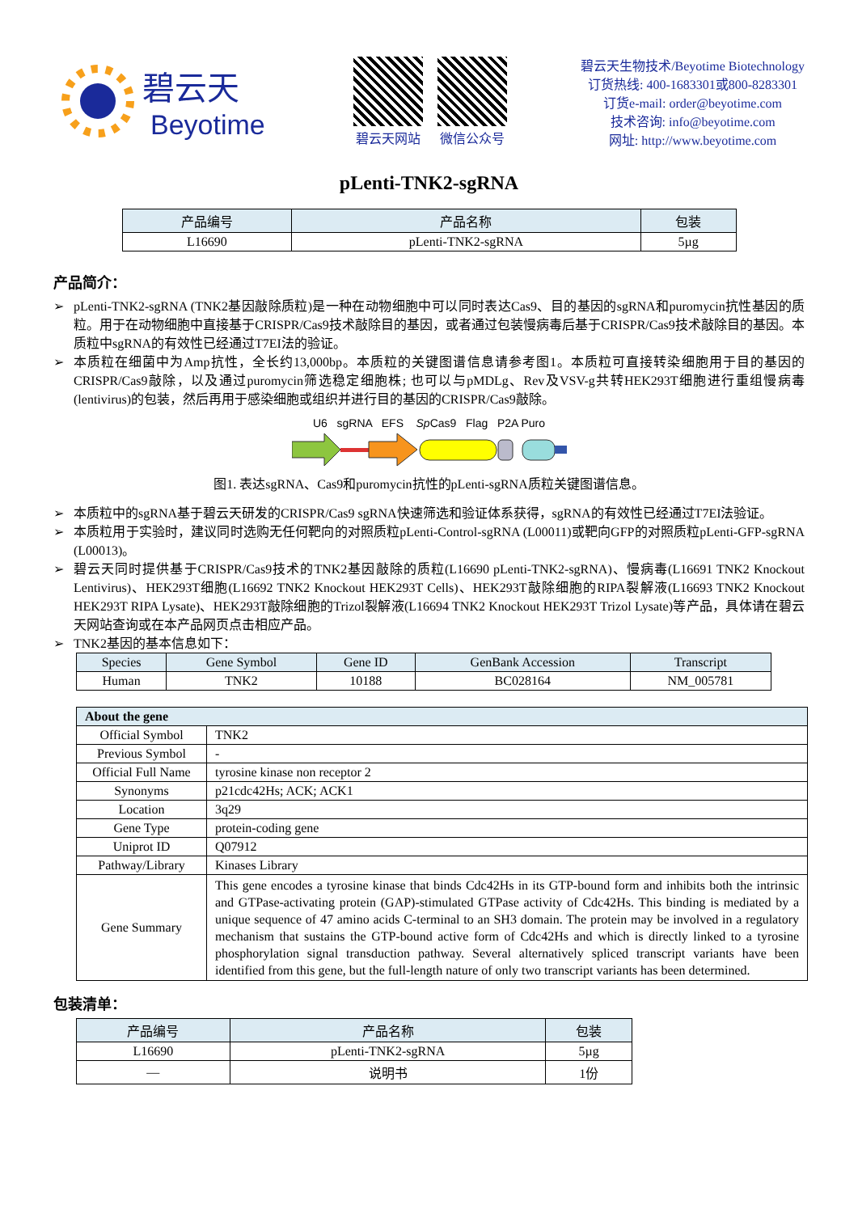碧云天
Beyotime
碧云天网站 微信公众号
碧云天生物技术/Beyotime Biotechnology
订货热线: 400-1683301或800-8283301
订货e-mail: order@beyotime.com
技术咨询: info@beyotime.com
网址: http://www.beyotime.com
pLenti-TNK2-sgRNA
| 产品编号 | 产品名称 | 包装 |
| --- | --- | --- |
| L16690 | pLenti-TNK2-sgRNA | 5µg |
产品简介：
➢ pLenti-TNK2-sgRNA (TNK2基因敲除质粒)是一种在动物细胞中可以同时表达Cas9、目的基因的sgRNA和puromycin抗性基因的质粒。用于在动物细胞中直接基于CRISPR/Cas9技术敲除目的基因，或者通过包装慢病毒后基于CRISPR/Cas9技术敲除目的基因。本质粒中sgRNA的有效性已经通过T7EI法的验证。
➢ 本质粒在细菌中为Amp抗性，全长约13,000bp。本质粒的关键图谱信息请参考图1。本质粒可直接转染细胞用于目的基因的CRISPR/Cas9敲除，以及通过puromycin筛选稳定细胞株; 也可以与pMDLg、Rev及VSV-g共转HEK293T细胞进行重组慢病毒(lentivirus)的包装，然后再用于感染细胞或组织并进行目的基因的CRISPR/Cas9敲除。
U6 sgRNA EFS Sp Cas9 Flag P2A Puro
图1. 表达sgRNA、Cas9和puromycin抗性的pLenti-sgRNA质粒关键图谱信息。
➢ 本质粒中的sgRNA基于碧云天研发的CRISPR/Cas9 sgRNA快速筛选和验证体系获得，sgRNA的有效性已经通过T7EI法验证。
➢ 本质粒用于实验时，建议同时选购无任何靶向的对照质粒pLenti-Control-sgRNA (L00011)或靶向GFP的对照质粒pLenti-GFP-sgRNA (L00013)。
➢ 碧云天同时提供基于CRISPR/Cas9技术的TNK2基因敲除的质粒(L16690 pLenti-TNK2-sgRNA)、慢病毒(L16691 TNK2 Knockout Lentivirus)、HEK293T细胞(L16692 TNK2 Knockout HEK293T Cells)、HEK293T敲除细胞的RIPA裂解液(L16693 TNK2 Knockout HEK293T RIPA Lysate)、HEK293T敲除细胞的Trizol裂解液(L16694 TNK2 Knockout HEK293T Trizol Lysate)等产品，具体请在碧云天网站查询或在本产品网页点击相应产品。
➢ TNK2基因的基本信息如下：
| Species | Gene Symbol | Gene ID | GenBank Accession | Transcript |
| --- | --- | --- | --- | --- |
| Human | TNK2 | 10188 | BC028164 | NM_005781 |
| About the gene | |
| --- | --- |
| Official Symbol | TNK2 |
| Previous Symbol | - |
| Official Full Name | tyrosine kinase non receptor 2 |
| Synonyms | p21cdc42Hs; ACK; ACK1 |
| Location | 3q29 |
| Gene Type | protein-coding gene |
| Uniprot ID | Q07912 |
| Pathway/Library | Kinases Library |
| Gene Summary | This gene encodes a tyrosine kinase that binds Cdc42Hs in its GTP-bound form and inhibits both the intrinsic and GTPase-activating protein (GAP)-stimulated GTPase activity of Cdc42Hs. This binding is mediated by a unique sequence of 47 amino acids C-terminal to an SH3 domain. The protein may be involved in a regulatory mechanism that sustains the GTP-bound active form of Cdc42Hs and which is directly linked to a tyrosine phosphorylation signal transduction pathway. Several alternatively spliced transcript variants have been identified from this gene, but the full-length nature of only two transcript variants has been determined. |
包装清单：
| 产品编号 | 产品名称 | 包装 |
| --- | --- | --- |
| L16690 | pLenti-TNK2-sgRNA | 5µg |
| — | 说明书 | 1份 |